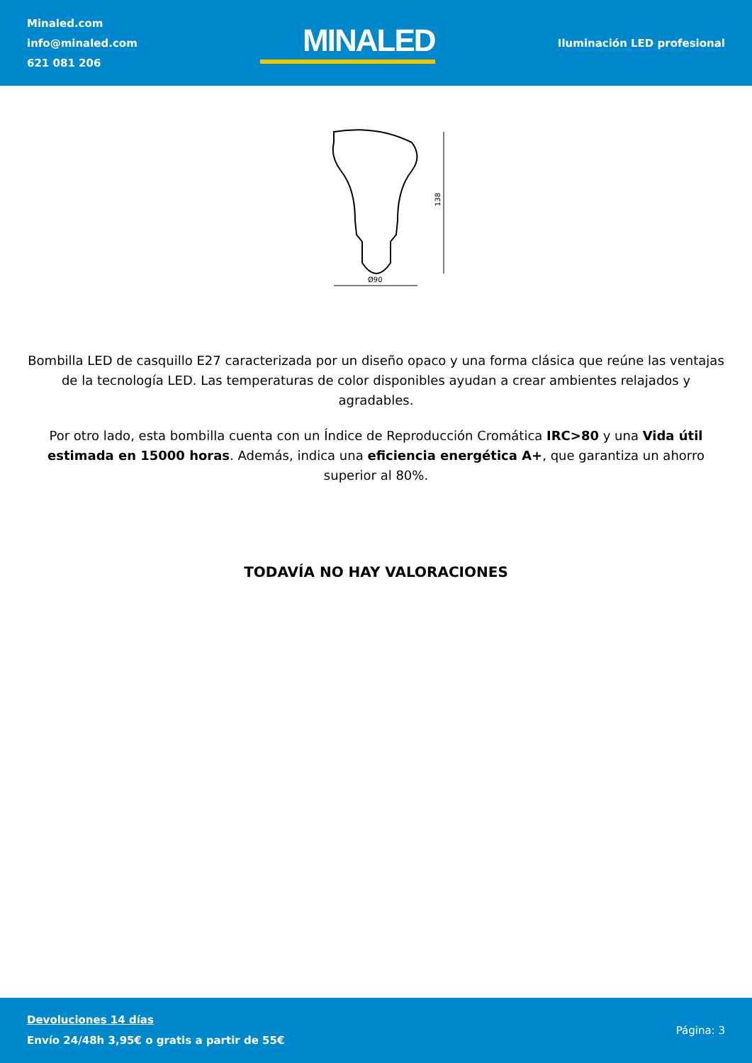Minaled.com
info@minaled.com
621 081 206
MINALED
Iluminación LED profesional
138
Ø90
Bombilla LED de casquillo E27 caracterizada por un diseño opaco y una forma clásica que reúne las ventajas de la tecnología LED. Las temperaturas de color disponibles ayudan a crear ambientes relajados y agradables.
Por otro lado, esta bombilla cuenta con un Índice de Reproducción Cromática IRC>80 y una Vida útil estimada en 15000 horas. Además, indica una eficiencia energética A+, que garantiza un ahorro superior al 80%.
TODAVÍA NO HAY VALORACIONES
Devoluciones 14 días
Envío 24/48h 3,95€ o gratis a partir de 55€
Página: 3